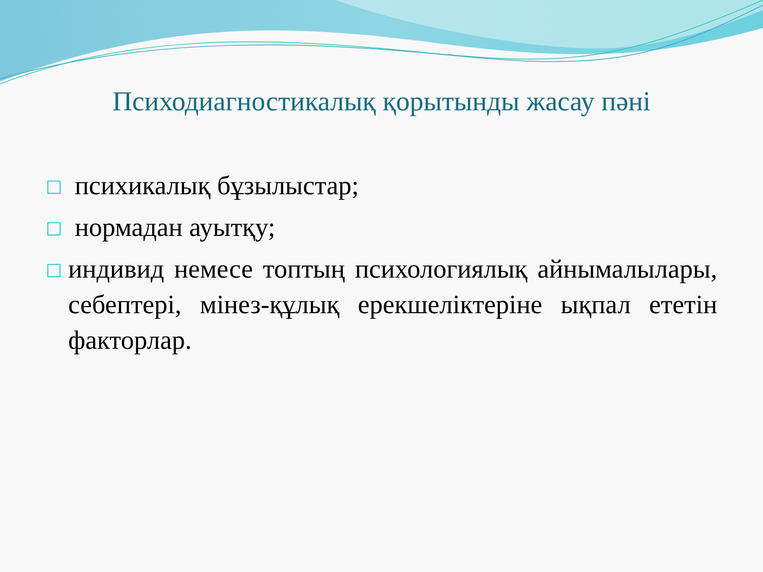Психодиагностикалық қорытынды жасау пәні
□ психикалық бұзылыстар;
□ нормадан ауытқу;
□ индивид немесе топтың психологиялық айнымалылары, себептері, мінез-құлық ерекшеліктеріне ықпал ететін факторлар.